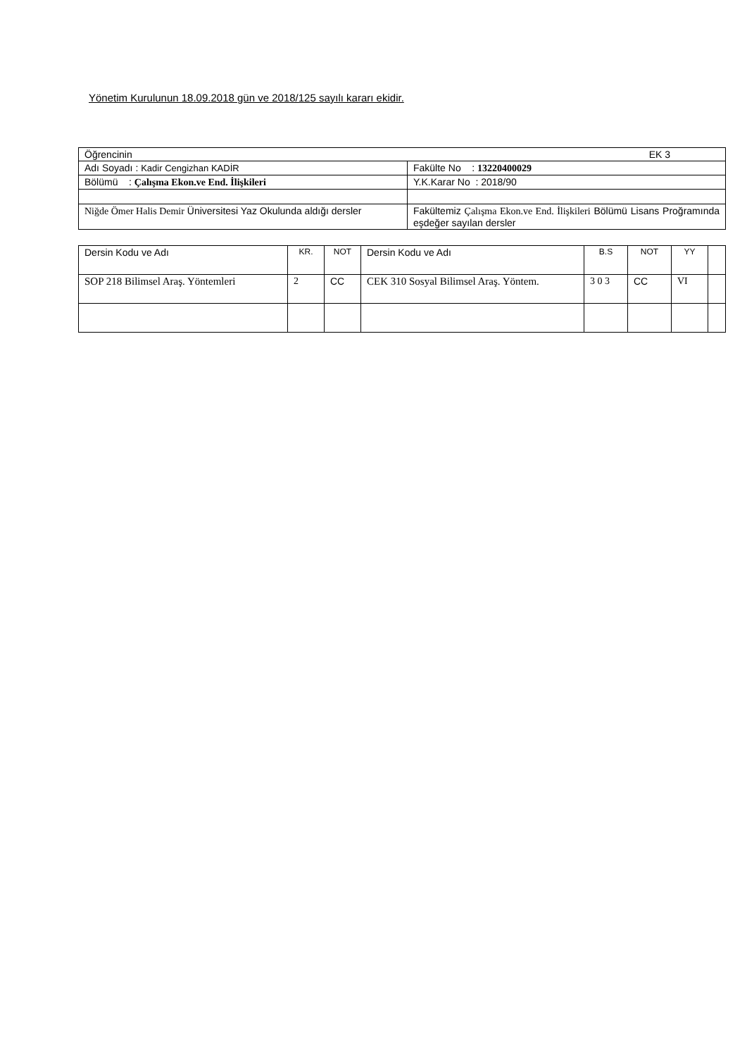Yönetim Kurulunun 18.09.2018 gün ve 2018/125 sayılı kararı ekidir.
| Öğrencinin EK 3 | |
| Adı Soyadı : Kadir Cengizhan KADİR | Fakülte No : 13220400029 |
| Bölümü : Çalışma Ekon.ve End. İlişkileri | Y.K.Karar No : 2018/90 |
| Niğde Ömer Halis Demir Üniversitesi Yaz Okulunda aldığı dersler | Fakültemiz Çalışma Ekon.ve End. İlişkileri Bölümü Lisans Proğramında eşdeğer sayılan dersler |
| Dersin Kodu ve Adı | KR. | NOT | Dersin Kodu ve Adı | B.S | NOT | YY | |
| SOP 218 Bilimsel Araş. Yöntemleri | 2 | CC | CEK 310 Sosyal Bilimsel Araş. Yöntem. | 3 0 3 | CC | VI | |